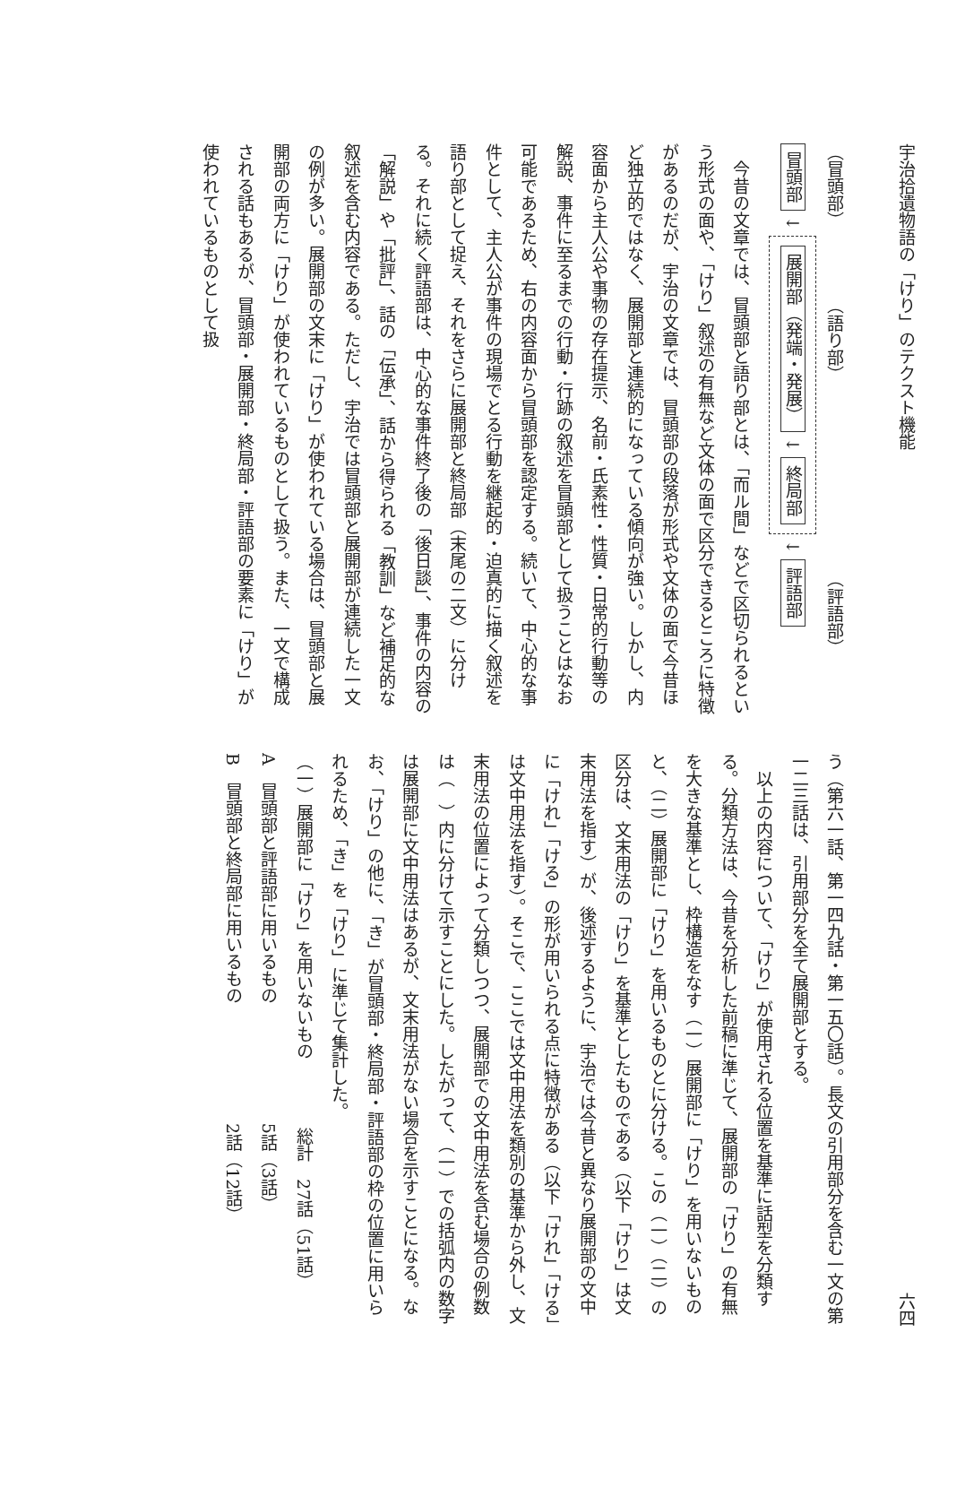宇治拾遺物語の「けり」のテクスト機能
（冒頭部）　　　　　（語り部）　　　　　　　　　　　　（評語部）
冒頭部 ↓ 展開部（発端・発展） ↓ 終局部 ↓ 評語部
今昔の文章では、冒頭部と語り部とは、「而ル間」などで区切られるという形式の面や、「けり」叙述の有無など文体の面で区分できるところに特徴があるのだが、宇治の文章では、冒頭部の段落が形式や文体の面で今昔ほど独立的ではなく、展開部と連続的になっている傾向が強い。しかし、内容面から主人公や事物の存在提示、名前・氏素性・性質・日常的行動等の解説、事件に至るまでの行動・行跡の叙述を冒頭部として扱うことはなお可能であるため、右の内容面から冒頭部を認定する。続いて、中心的な事件として、主人公が事件の現場でとる行動を継起的・迫真的に描く叙述を語り部として捉え、それをさらに展開部と終局部（末尾の二文）に分ける。それに続く評語部は、中心的な事件終了後の「後日談」、事件の内容の「解説」や「批評」、話の「伝承」、話から得られる「教訓」など補足的な叙述を含む内容である。ただし、宇治では冒頭部と展開部が連続した一文の例が多い。展開部の文末に「けり」が使われている場合は、冒頭部と展開部の両方に「けり」が使われているものとして扱う。また、一文で構成される話もあるが、冒頭部・展開部・終局部・評語部の要素に「けり」が使われているものとして扱
六四
う（第六一話、第一四九話・第一五〇話）。長文の引用部分を含む一文の第一二三話は、引用部分を全て展開部とする。
以上の内容について、「けり」が使用される位置を基準に話型を分類する。分類方法は、今昔を分析した前稿に準じて、展開部の「けり」の有無を大きな基準とし、枠構造をなす（一）展開部に「けり」を用いないものと、（二）展開部に「けり」を用いるものとに分ける。この（一）（二）の区分は、文末用法の「けり」を基準としたものである（以下「けり」は文末用法を指す）が、後述するように、宇治では今昔と異なり展開部の文中に「けれ」「ける」の形が用いられる点に特徴がある（以下「けれ」「ける」は文中用法を指す）。そこで、ここでは文中用法を類別の基準から外し、文末用法の位置によって分類しつつ、展開部での文中用法を含む場合の例数は（　）内に分けて示すことにした。したがって、（一）での括弧内の数字は展開部に文中用法はあるが、文末用法がない場合を示すことになる。なお、「けり」の他に、「き」が冒頭部・終局部・評語部の枠の位置に用いられるため、「き」を「けり」に準じて集計した。
（一）展開部に「けり」を用いないもの　　　　総計　27話（51話）
A　冒頭部と評語部に用いるもの　　　　　　　5話（3話）
B　冒頭部と終局部に用いるもの　　　　　　　2話（12話）